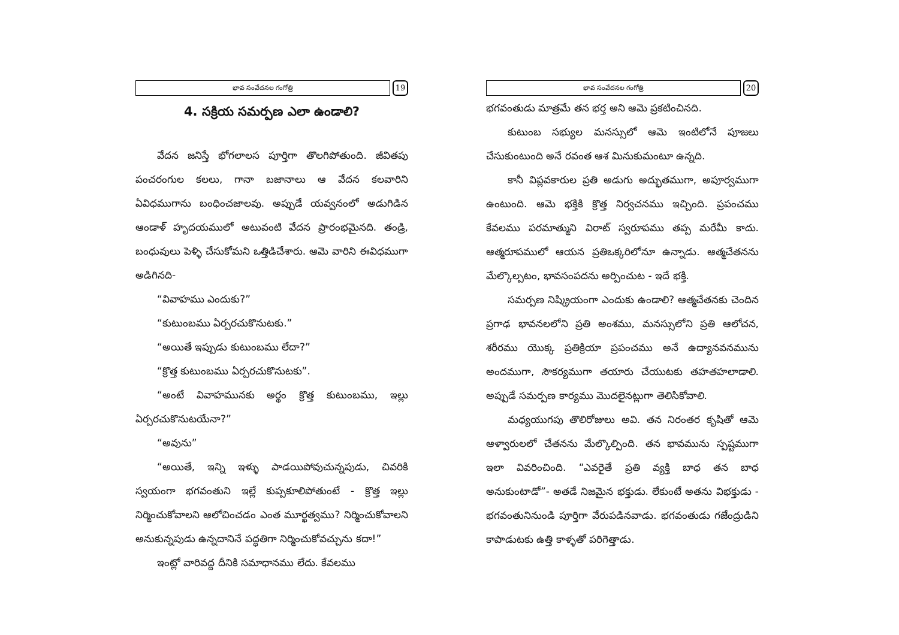భావ సంవేదనల గంగోత్రి
19
4. సక్రియ సమర్పణ ఎలా ఉండాలి?
వేదన జనిస్తే భోగలాలస పూర్తిగా తొలగిపోతుంది. జీవితపు పంచరంగుల కలలు, గానా బజానాలు ఆ వేదన కలవారిని ఏవిధముగాను బంధించజాలవు. అప్పుడే యవ్వనంలో అడుగిడిన ఆండాళ్ హృదయములో అటువంటి వేదన ప్రారంభమైనది. తండ్రి, బంధువులు పెళ్ళి చేసుకోమని ఒత్తిడిచేశారు. ఆమె వారిని ఈవిధముగా అడిగినది-
“వివాహము ఎందుకు?”
“కుటుంబము ఏర్పరచుకొనుటకు.”
“అయితే ఇప్పుడు కుటుంబము లేదా?”
“క్రొత్త కుటుంబము ఏర్పరచుకొనుటకు”.
“అంటే వివాహమునకు అర్థం క్రొత్త కుటుంబము, ఇల్లు ఏర్పరచుకొనుటయేనా?”
“అవును”
“అయితే, ఇన్ని ఇళ్ళు పాడయిపోవుచున్నపుడు, చివరికి స్వయంగా భగవంతుని ఇల్లే కుప్పకూలిపోతుంటే - క్రొత్త ఇల్లు నిర్మించుకోవాలని ఆలోచించడం ఎంత మూర్ఖత్వము? నిర్మించుకోవాలని అనుకున్నపుడు ఉన్నదానినే పద్ధతిగా నిర్మించుకోవచ్చును కదా!”
ఇంట్లో వారివద్ద దీనికి సమాధానము లేదు. కేవలము
భావ సంవేదనల గంగోత్రి
20
భగవంతుడు మాత్రమే తన భర్త అని ఆమె ప్రకటించినది.
కుటుంబ సభ్యుల మనస్సులో ఆమె ఇంటిలోనే పూజలు చేసుకుంటుంది అనే రవంత ఆశ మినుకుమంటూ ఉన్నది.
కానీ విప్లవకారుల ప్రతి అడుగు అద్భుతముగా, అపూర్వముగా ఉంటుంది. ఆమె భక్తికి క్రొత్త నిర్వచనము ఇచ్చింది. ప్రపంచము కేవలము పరమాత్ముని విరాట్ స్వరూపము తప్ప మరేమీ కాదు. ఆత్మరూపములో ఆయన ప్రతిఒక్కరిలోనూ ఉన్నాడు. ఆత్మచేతనను మేల్కొల్పటం, భావసంపదను అర్పించుట - ఇదే భక్తి.
సమర్పణ నిష్క్రియంగా ఎందుకు ఉండాలి? ఆత్మచేతనకు చెందిన ప్రగాఢ భావనలలోని ప్రతి అంశము, మనస్సులోని ప్రతి ఆలోచన, శరీరము యొక్క ప్రతిక్రియా ప్రపంచము అనే ఉద్యానవనమును అందముగా, సౌకర్యముగా తయారు చేయుటకు తహతహలాడాలి. అప్పుడే సమర్పణ కార్యము మొదలైనట్లుగా తెలిసికోవాలి.
మధ్యయుగపు తొలిరోజులు అవి. తన నిరంతర కృషితో ఆమె ఆళ్వారులలో చేతనను మేల్కొల్పింది. తన భావమును స్పష్టముగా ఇలా వివరించింది. “ఎవరైతే ప్రతి వ్యక్తి బాధ తన బాధ అనుకుంటాడో”- అతడే నిజమైన భక్తుడు. లేకుంటే అతను విభక్తుడు - భగవంతునినుండి పూర్తిగా వేరుపడినవాడు. భగవంతుడు గజేంద్రుడిని కాపాడుటకు ఉత్తి కాళ్ళతో పరిగెత్తాడు.